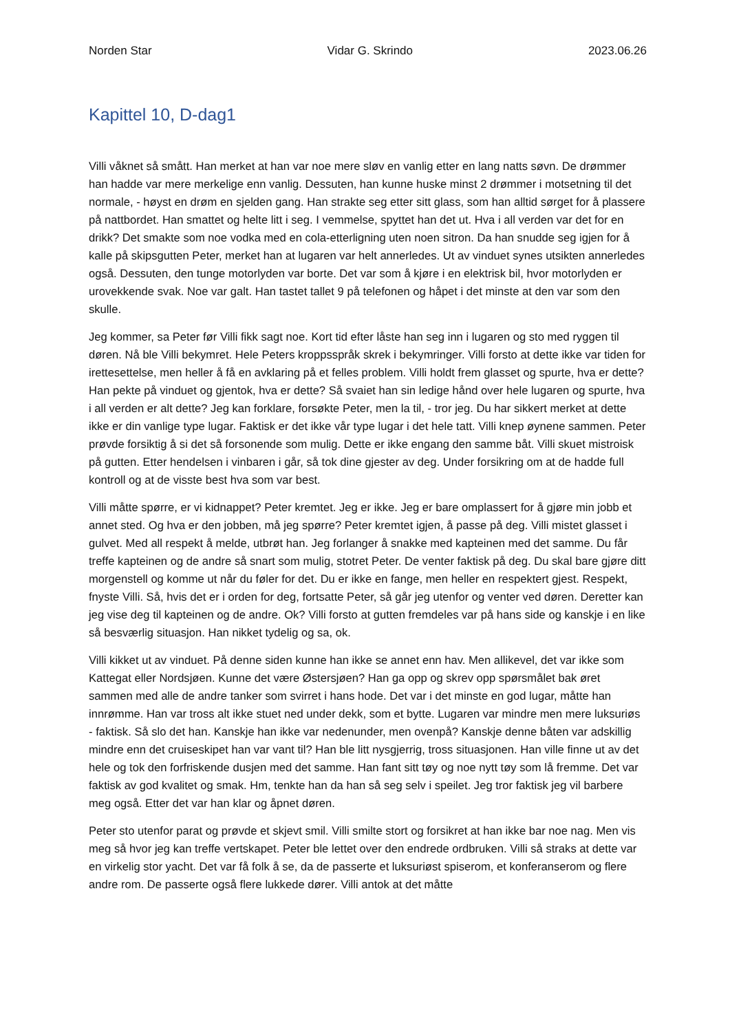Norden Star Vidar G. Skrindo 2023.06.26
Kapittel 10, D-dag1
Villi våknet så smått. Han merket at han var noe mere sløv en vanlig etter en lang natts søvn. De drømmer han hadde var mere merkelige enn vanlig. Dessuten, han kunne huske minst 2 drømmer i motsetning til det normale, - høyst en drøm en sjelden gang. Han strakte seg etter sitt glass, som han alltid sørget for å plassere på nattbordet. Han smattet og helte litt i seg. I vemmelse, spyttet han det ut. Hva i all verden var det for en drikk? Det smakte som noe vodka med en cola-etterligning uten noen sitron. Da han snudde seg igjen for å kalle på skipsgutten Peter, merket han at lugaren var helt annerledes. Ut av vinduet synes utsikten annerledes også. Dessuten, den tunge motorlyden var borte. Det var som å kjøre i en elektrisk bil, hvor motorlyden er urovekkende svak. Noe var galt. Han tastet tallet 9 på telefonen og håpet i det minste at den var som den skulle.
Jeg kommer, sa Peter før Villi fikk sagt noe. Kort tid efter låste han seg inn i lugaren og sto med ryggen til døren. Nå ble Villi bekymret. Hele Peters kroppsspråk skrek i bekymringer. Villi forsto at dette ikke var tiden for irettesettelse, men heller å få en avklaring på et felles problem. Villi holdt frem glasset og spurte, hva er dette? Han pekte på vinduet og gjentok, hva er dette? Så svaiet han sin ledige hånd over hele lugaren og spurte, hva i all verden er alt dette? Jeg kan forklare, forsøkte Peter, men la til, - tror jeg. Du har sikkert merket at dette ikke er din vanlige type lugar. Faktisk er det ikke vår type lugar i det hele tatt. Villi knep øynene sammen. Peter prøvde forsiktig å si det så forsonende som mulig. Dette er ikke engang den samme båt. Villi skuet mistroisk på gutten. Etter hendelsen i vinbaren i går, så tok dine gjester av deg. Under forsikring om at de hadde full kontroll og at de visste best hva som var best.
Villi måtte spørre, er vi kidnappet? Peter kremtet. Jeg er ikke. Jeg er bare omplassert for å gjøre min jobb et annet sted. Og hva er den jobben, må jeg spørre? Peter kremtet igjen, å passe på deg. Villi mistet glasset i gulvet. Med all respekt å melde, utbrøt han. Jeg forlanger å snakke med kapteinen med det samme. Du får treffe kapteinen og de andre så snart som mulig, stotret Peter. De venter faktisk på deg. Du skal bare gjøre ditt morgenstell og komme ut når du føler for det. Du er ikke en fange, men heller en respektert gjest. Respekt, fnyste Villi. Så, hvis det er i orden for deg, fortsatte Peter, så går jeg utenfor og venter ved døren. Deretter kan jeg vise deg til kapteinen og de andre. Ok? Villi forsto at gutten fremdeles var på hans side og kanskje i en like så besværlig situasjon. Han nikket tydelig og sa, ok.
Villi kikket ut av vinduet. På denne siden kunne han ikke se annet enn hav. Men allikevel, det var ikke som Kattegat eller Nordsjøen. Kunne det være Østersjøen? Han ga opp og skrev opp spørsmålet bak øret sammen med alle de andre tanker som svirret i hans hode. Det var i det minste en god lugar, måtte han innrømme. Han var tross alt ikke stuet ned under dekk, som et bytte. Lugaren var mindre men mere luksuriøs - faktisk. Så slo det han. Kanskje han ikke var nedenunder, men ovenpå? Kanskje denne båten var adskillig mindre enn det cruiseskipet han var vant til? Han ble litt nysgjerrig, tross situasjonen. Han ville finne ut av det hele og tok den forfriskende dusjen med det samme. Han fant sitt tøy og noe nytt tøy som lå fremme. Det var faktisk av god kvalitet og smak. Hm, tenkte han da han så seg selv i speilet. Jeg tror faktisk jeg vil barbere meg også. Etter det var han klar og åpnet døren.
Peter sto utenfor parat og prøvde et skjevt smil. Villi smilte stort og forsikret at han ikke bar noe nag. Men vis meg så hvor jeg kan treffe vertskapet. Peter ble lettet over den endrede ordbruken. Villi så straks at dette var en virkelig stor yacht. Det var få folk å se, da de passerte et luksuriøst spiserom, et konferanserom og flere andre rom. De passerte også flere lukkede dører. Villi antok at det måtte